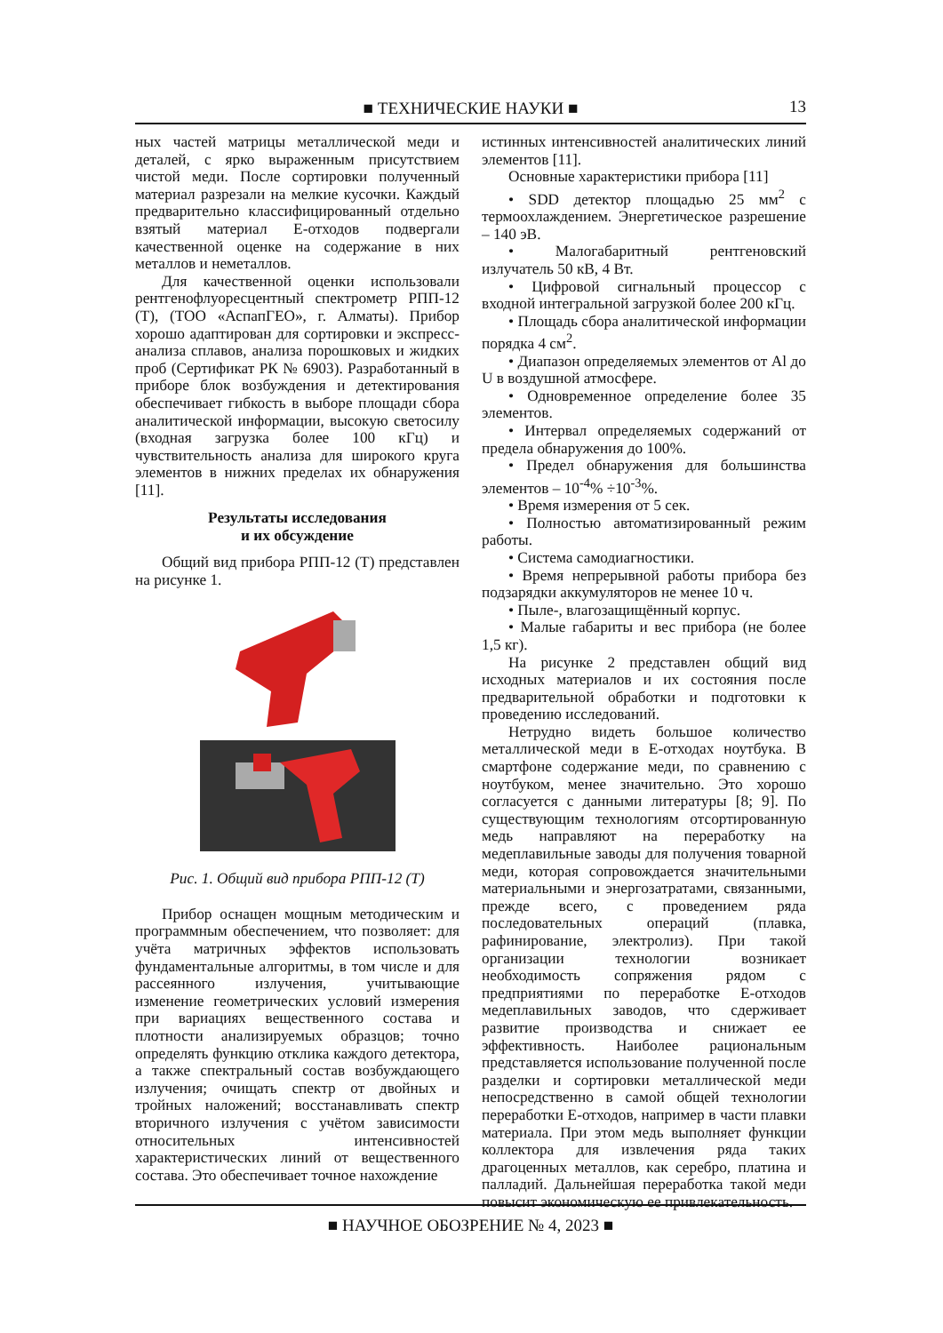■ ТЕХНИЧЕСКИЕ НАУКИ ■
13
ных частей матрицы металлической меди и деталей, с ярко выраженным присутствием чистой меди. После сортировки полученный материал разрезали на мелкие кусочки. Каждый предварительно классифицированный отдельно взятый материал E-отходов подвергали качественной оценке на содержание в них металлов и неметаллов.
Для качественной оценки использовали рентгенофлуоресцентный спектрометр РПП-12 (Т), (ТОО «АспапГЕО», г. Алматы). Прибор хорошо адаптирован для сортировки и экспресс-анализа сплавов, анализа порошковых и жидких проб (Сертификат РК № 6903). Разработанный в приборе блок возбуждения и детектирования обеспечивает гибкость в выборе площади сбора аналитической информации, высокую светосилу (входная загрузка более 100 кГц) и чувствительность анализа для широкого круга элементов в нижних пределах их обнаружения [11].
Результаты исследования
и их обсуждение
Общий вид прибора РПП-12 (Т) представлен на рисунке 1.
Рис. 1. Общий вид прибора РПП-12 (Т)
Прибор оснащен мощным методическим и программным обеспечением, что позволяет: для учёта матричных эффектов использовать фундаментальные алгоритмы, в том числе и для рассеянного излучения, учитывающие изменение геометрических условий измерения при вариациях вещественного состава и плотности анализируемых образцов; точно определять функцию отклика каждого детектора, а также спектральный состав возбуждающего излучения; очищать спектр от двойных и тройных наложений; восстанавливать спектр вторичного излучения с учётом зависимости относительных интенсивностей характеристических линий от вещественного состава. Это обеспечивает точное нахождение
истинных интенсивностей аналитических линий элементов [11].
Основные характеристики прибора [11]
• SDD детектор площадью 25 мм<sup>2</sup> с термоохлаждением. Энергетическое разрешение – 140 эВ.
• Малогабаритный рентгеновский излучатель 50 кВ, 4 Вт.
• Цифровой сигнальный процессор с входной интегральной загрузкой более 200 кГц.
• Площадь сбора аналитической информации порядка 4 см<sup>2</sup>.
• Диапазон определяемых элементов от Al до U в воздушной атмосфере.
• Одновременное определение более 35 элементов.
• Интервал определяемых содержаний от предела обнаружения до 100%.
• Предел обнаружения для большинства элементов – 10<sup>-4</sup>% ÷10<sup>-3</sup>%.
• Время измерения от 5 сек.
• Полностью автоматизированный режим работы.
• Система самодиагностики.
• Время непрерывной работы прибора без подзарядки аккумуляторов не менее 10 ч.
• Пыле-, влагозащищённый корпус.
• Малые габариты и вес прибора (не более 1,5 кг).
На рисунке 2 представлен общий вид исходных материалов и их состояния после предварительной обработки и подготовки к проведению исследований.
Нетрудно видеть большое количество металлической меди в E-отходах ноутбука. В смартфоне содержание меди, по сравнению с ноутбуком, менее значительно. Это хорошо согласуется с данными литературы [8; 9]. По существующим технологиям отсортированную медь направляют на переработку на медеплавильные заводы для получения товарной меди, которая сопровождается значительными материальными и энергозатратами, связанными, прежде всего, с проведением ряда последовательных операций (плавка, рафинирование, электролиз). При такой организации технологии возникает необходимость сопряжения рядом с предприятиями по переработке E-отходов медеплавильных заводов, что сдерживает развитие производства и снижает ее эффективность. Наиболее рациональным представляется использование полученной после разделки и сортировки металлической меди непосредственно в самой общей технологии переработки E-отходов, например в части плавки материала. При этом медь выполняет функции коллектора для извлечения ряда таких драгоценных металлов, как серебро, платина и палладий. Дальнейшая переработка такой меди повысит экономическую ее привлекательность.
■ НАУЧНОЕ ОБОЗРЕНИЕ № 4, 2023 ■